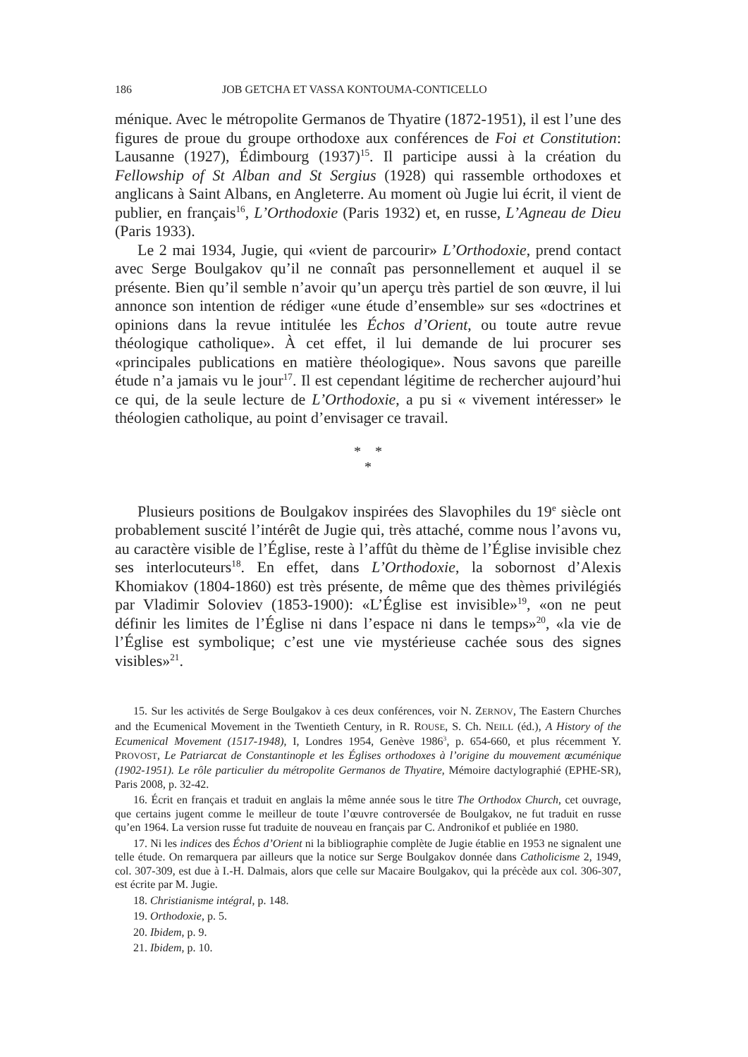186 JOB GETCHA ET VASSA KONTOUMA-CONTICELLO
ménique. Avec le métropolite Germanos de Thyatire (1872-1951), il est l’une des figures de proue du groupe orthodoxe aux conférences de Foi et Constitution: Lausanne (1927), Édimbourg (1937)<sup>15</sup>. Il participe aussi à la création du Fellowship of St Alban and St Sergius (1928) qui rassemble orthodoxes et anglicans à Saint Albans, en Angleterre. Au moment où Jugie lui écrit, il vient de publier, en français<sup>16</sup>, L’Orthodoxie (Paris 1932) et, en russe, L’Agneau de Dieu (Paris 1933).
Le 2 mai 1934, Jugie, qui «vient de parcourir» L’Orthodoxie, prend contact avec Serge Boulgakov qu’il ne connaît pas personnellement et auquel il se présente. Bien qu’il semble n’avoir qu’un aperçu très partiel de son œuvre, il lui annonce son intention de rédiger «une étude d’ensemble» sur ses «doctrines et opinions dans la revue intitulée les Échos d’Orient, ou toute autre revue théologique catholique». À cet effet, il lui demande de lui procurer ses «principales publications en matière théologique». Nous savons que pareille étude n’a jamais vu le jour<sup>17</sup>. Il est cependant légitime de rechercher aujourd’hui ce qui, de la seule lecture de L’Orthodoxie, a pu si « vivement intéresser» le théologien catholique, au point d’envisager ce travail.
* *
*
Plusieurs positions de Boulgakov inspirées des Slavophiles du 19<sup>e</sup> siècle ont probablement suscité l’intérêt de Jugie qui, très attaché, comme nous l’avons vu, au caractère visible de l’Église, reste à l’affût du thème de l’Église invisible chez ses interlocuteurs<sup>18</sup>. En effet, dans L’Orthodoxie, la sobornost d’Alexis Khomiakov (1804-1860) est très présente, de même que des thèmes privilégiés par Vladimir Soloviev (1853-1900): «L’Église est invisible»<sup>19</sup>, «on ne peut définir les limites de l’Église ni dans l’espace ni dans le temps»<sup>20</sup>, «la vie de l’Église est symbolique; c’est une vie mystérieuse cachée sous des signes visibles»<sup>21</sup>.
15. Sur les activités de Serge Boulgakov à ces deux conférences, voir N. ZERNOV, The Eastern Churches and the Ecumenical Movement in the Twentieth Century, in R. ROUSE, S. Ch. NEILL (éd.), A History of the Ecumenical Movement (1517-1948), I, Londres 1954, Genève 1986<sup>3</sup>, p. 654-660, et plus récemment Y. PROVOST, Le Patriarcat de Constantinople et les Églises orthodoxes à l’origine du mouvement œcuménique (1902-1951). Le rôle particulier du métropolite Germanos de Thyatire, Mémoire dactylographié (EPHE-SR), Paris 2008, p. 32-42.
16. Écrit en français et traduit en anglais la même année sous le titre The Orthodox Church, cet ouvrage, que certains jugent comme le meilleur de toute l’œuvre controversée de Boulgakov, ne fut traduit en russe qu’en 1964. La version russe fut traduite de nouveau en français par C. Andronikof et publiée en 1980.
17. Ni les indices des Échos d’Orient ni la bibliographie complète de Jugie établie en 1953 ne signalent une telle étude. On remarquera par ailleurs que la notice sur Serge Boulgakov donnée dans Catholicisme 2, 1949, col. 307-309, est due à I.-H. Dalmais, alors que celle sur Macaire Boulgakov, qui la précède aux col. 306-307, est écrite par M. Jugie.
18. Christianisme intégral, p. 148.
19. Orthodoxie, p. 5.
20. Ibidem, p. 9.
21. Ibidem, p. 10.